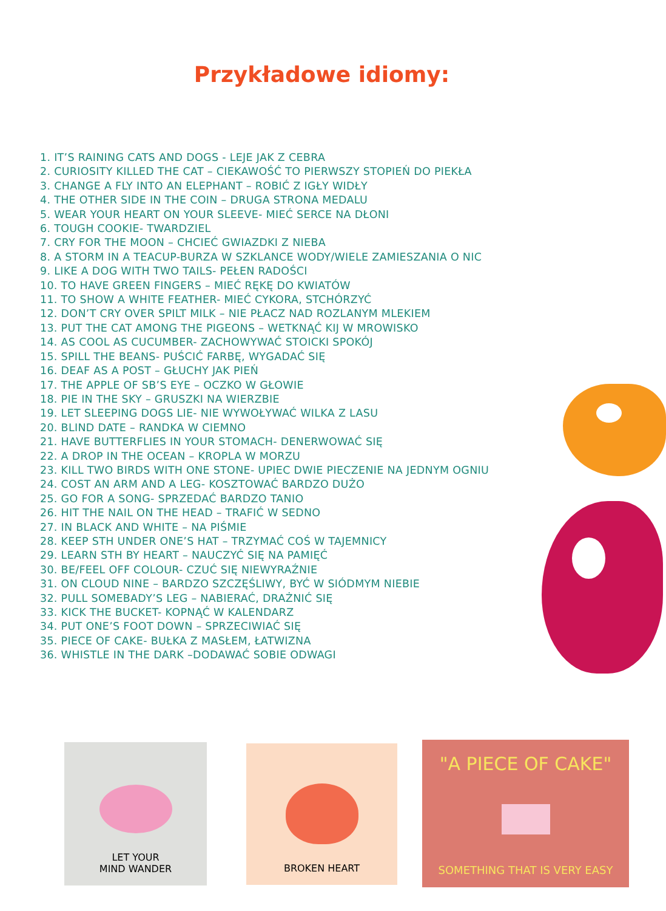Przykładowe idiomy:
1. IT’S RAINING CATS AND DOGS - LEJE JAK Z CEBRA
2. CURIOSITY KILLED THE CAT – CIEKAWOŚĆ TO PIERWSZY STOPIEŃ DO PIEKŁA
3. CHANGE A FLY INTO AN ELEPHANT – ROBIĆ Z IGŁY WIDŁY
4. THE OTHER SIDE IN THE COIN – DRUGA STRONA MEDALU
5. WEAR YOUR HEART ON YOUR SLEEVE- MIEĆ SERCE NA DŁONI
6. TOUGH COOKIE- TWARDZIEL
7. CRY FOR THE MOON – CHCIEĆ GWIAZDKI Z NIEBA
8. A STORM IN A TEACUP-BURZA W SZKLANCE WODY/WIELE ZAMIESZANIA O NIC
9. LIKE A DOG WITH TWO TAILS- PEŁEN RADOŚCI
10. TO HAVE GREEN FINGERS – MIEĆ RĘKĘ DO KWIATÓW
11. TO SHOW A WHITE FEATHER- MIEĆ CYKORA, STCHÓRZYĆ
12. DON’T CRY OVER SPILT MILK – NIE PŁACZ NAD ROZLANYM MLEKIEM
13. PUT THE CAT AMONG THE PIGEONS – WETKNĄĆ KIJ W MROWISKO
14. AS COOL AS CUCUMBER- ZACHOWYWAĆ STOICKI SPOKÓJ
15. SPILL THE BEANS- PUŚCIĆ FARBĘ, WYGADAĆ SIĘ
16. DEAF AS A POST – GŁUCHY JAK PIEŃ
17. THE APPLE OF SB’S EYE – OCZKO W GŁOWIE
18. PIE IN THE SKY – GRUSZKI NA WIERZBIE
19. LET SLEEPING DOGS LIE- NIE WYWOŁYWAĆ WILKA Z LASU
20. BLIND DATE – RANDKA W CIEMNO
21. HAVE BUTTERFLIES IN YOUR STOMACH- DENERWOWAĆ SIĘ
22. A DROP IN THE OCEAN – KROPLA W MORZU
23. KILL TWO BIRDS WITH ONE STONE- UPIEC DWIE PIECZENIE NA JEDNYM OGNIU
24. COST AN ARM AND A LEG- KOSZTOWAĆ BARDZO DUŻO
25. GO FOR A SONG- SPRZEDAĆ BARDZO TANIO
26. HIT THE NAIL ON THE HEAD – TRAFIĆ W SEDNO
27. IN BLACK AND WHITE – NA PIŚMIE
28. KEEP STH UNDER ONE’S HAT – TRZYMAĆ COŚ W TAJEMNICY
29. LEARN STH BY HEART – NAUCZYĆ SIĘ NA PAMIĘĆ
30. BE/FEEL OFF COLOUR- CZUĆ SIĘ NIEWYRAŹNIE
31. ON CLOUD NINE – BARDZO SZCZĘŚLIWY, BYĆ W SIÓDMYM NIEBIE
32. PULL SOMEBADY’S LEG – NABIERAĆ, DRAŻNIĆ SIĘ
33. KICK THE BUCKET- KOPNĄĆ W KALENDARZ
34. PUT ONE’S FOOT DOWN – SPRZECIWIAĆ SIĘ
35. PIECE OF CAKE- BUŁKA Z MASŁEM, ŁATWIZNA
36. WHISTLE IN THE DARK –DODAWAĆ SOBIE ODWAGI
LET YOUR
MIND WANDER
BROKEN HEART
"A PIECE OF CAKE"
SOMETHING THAT IS VERY EASY